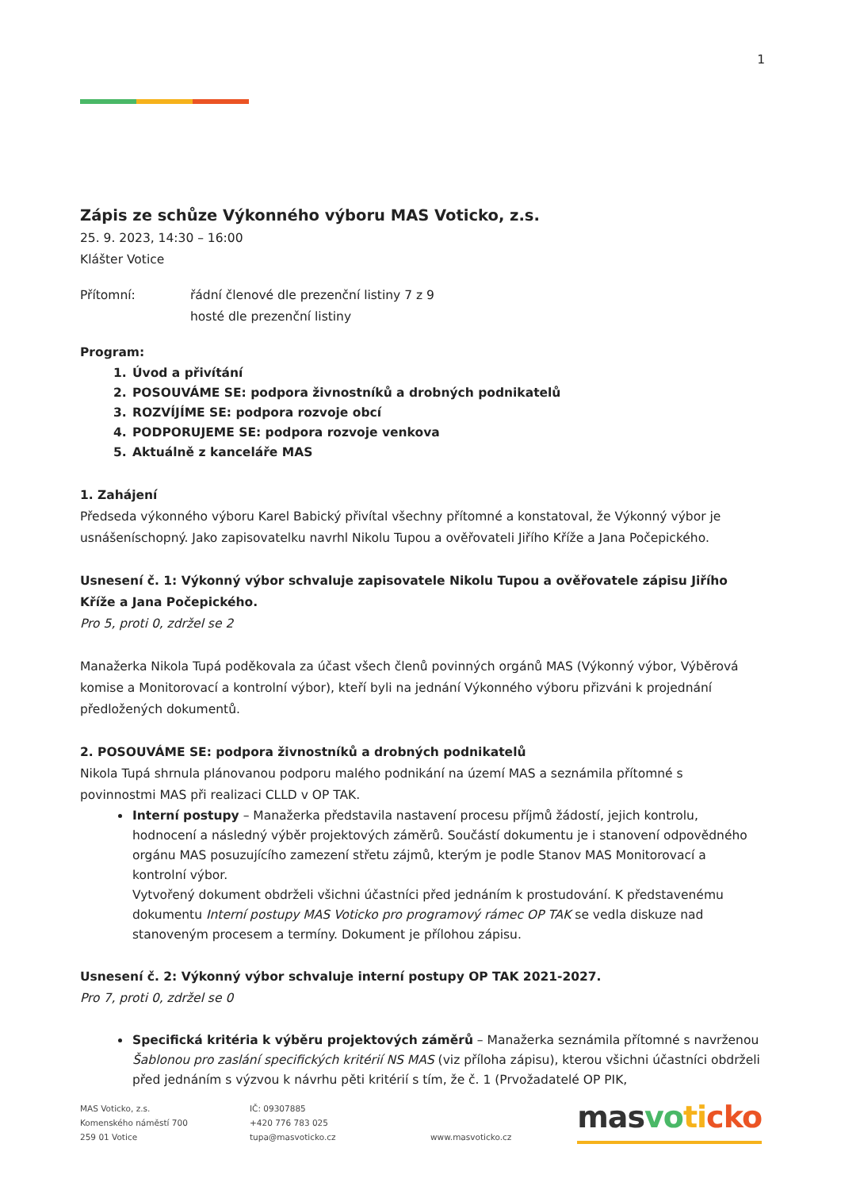1
Zápis ze schůze Výkonného výboru MAS Voticko, z.s.
25. 9. 2023, 14:30 – 16:00
Klášter Votice
Přítomní: řádní členové dle prezenční listiny 7 z 9
hosté dle prezenční listiny
Program:
1. Úvod a přivítání
2. POSOUVÁME SE: podpora živnostníků a drobných podnikatelů
3. ROZVÍJÍME SE: podpora rozvoje obcí
4. PODPORUJEME SE: podpora rozvoje venkova
5. Aktuálně z kanceláře MAS
1. Zahájení
Předseda výkonného výboru Karel Babický přivítal všechny přítomné a konstatoval, že Výkonný výbor je usnášeníschopný. Jako zapisovatelku navrhl Nikolu Tupou a ověřovateli Jiřího Kříže a Jana Počepického.
Usnesení č. 1: Výkonný výbor schvaluje zapisovatele Nikolu Tupou a ověřovatele zápisu Jiřího Kříže a Jana Počepického.
Pro 5, proti 0, zdržel se 2
Manažerka Nikola Tupá poděkovala za účast všech členů povinných orgánů MAS (Výkonný výbor, Výběrová komise a Monitorovací a kontrolní výbor), kteří byli na jednání Výkonného výboru přizváni k projednání předložených dokumentů.
2. POSOUVÁME SE: podpora živnostníků a drobných podnikatelů
Nikola Tupá shrnula plánovanou podporu malého podnikání na území MAS a seznámila přítomné s povinnostmi MAS při realizaci CLLD v OP TAK.
Interní postupy – Manažerka představila nastavení procesu příjmů žádostí, jejich kontrolu, hodnocení a následný výběr projektových záměrů. Součástí dokumentu je i stanovení odpovědného orgánu MAS posuzujícího zamezení střetu zájmů, kterým je podle Stanov MAS Monitorovací a kontrolní výbor.
Vytvořený dokument obdrželi všichni účastníci před jednáním k prostudování. K představenému dokumentu Interní postupy MAS Voticko pro programový rámec OP TAK se vedla diskuze nad stanoveným procesem a termíny. Dokument je přílohou zápisu.
Usnesení č. 2: Výkonný výbor schvaluje interní postupy OP TAK 2021-2027.
Pro 7, proti 0, zdržel se 0
Specifická kritéria k výběru projektových záměrů – Manažerka seznámila přítomné s navrženou Šablonou pro zaslání specifických kritérií NS MAS (viz příloha zápisu), kterou všichni účastníci obdrželi před jednáním s výzvou k návrhu pěti kritérií s tím, že č. 1 (Prvožadatelé OP PIK,
MAS Voticko, z.s.
Komenského náměstí 700
259 01 Votice
IČ: 09307885
+420 776 783 025
tupa@masvoticko.cz
www.masvoticko.cz
masvo ti cko